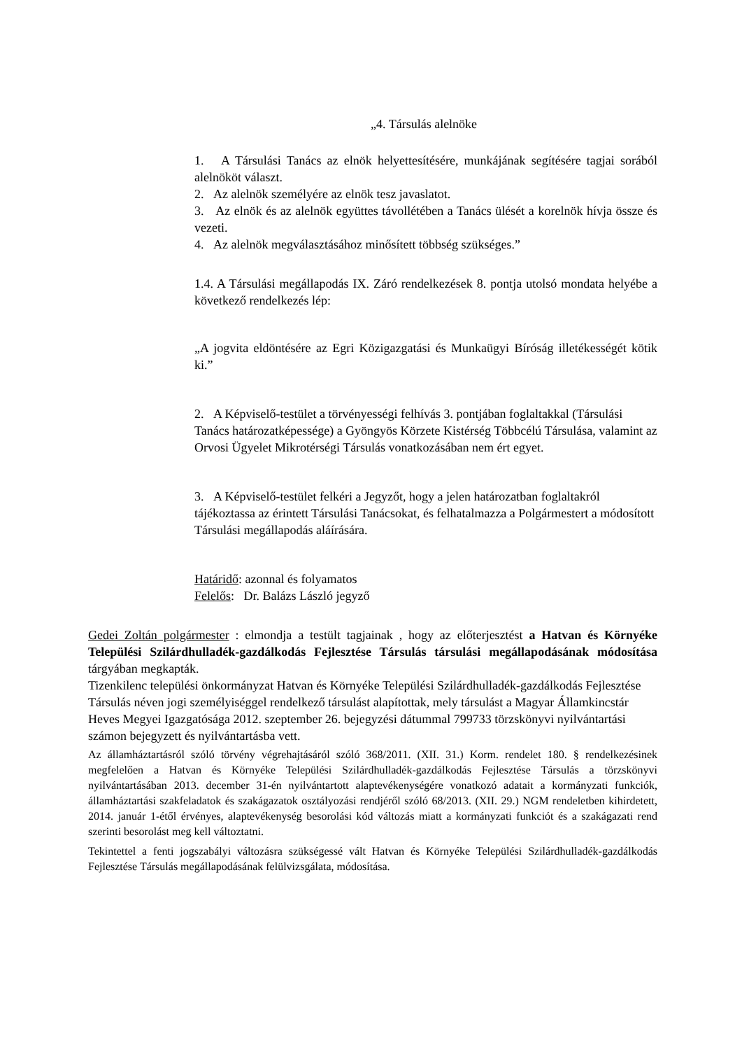„4. Társulás alelnöke
1. A Társulási Tanács az elnök helyettesítésére, munkájának segítésére tagjai sorából alelnököt választ.
2. Az alelnök személyére az elnök tesz javaslatot.
3. Az elnök és az alelnök együttes távollétében a Tanács ülését a korelnök hívja össze és vezeti.
4. Az alelnök megválasztásához minősített többség szükséges.”
1.4. A Társulási megállapodás IX. Záró rendelkezések 8. pontja utolsó mondata helyébe a következő rendelkezés lép:
„A jogvita eldöntésére az Egri Közigazgatási és Munkaügyi Bíróság illetékességét kötik ki.”
2. A Képviselő-testület a törvényességi felhívás 3. pontjában foglaltakkal (Társulási Tanács határozatképessége) a Gyöngyös Körzete Kistérség Többcélú Társulása, valamint az Orvosi Ügyelet Mikrotérségi Társulás vonatkozásában nem ért egyet.
3. A Képviselő-testület felkéri a Jegyzőt, hogy a jelen határozatban foglaltakról tájékoztassa az érintett Társulási Tanácsokat, és felhatalmazza a Polgármestert a módosított Társulási megállapodás aláírására.
Határidő: azonnal és folyamatos
Felelős: Dr. Balázs László jegyző
Gedei Zoltán polgármester : elmondja a testült tagjainak , hogy az előterjesztést a Hatvan és Környéke Települési Szilárdhulladék-gazdálkodás Fejlesztése Társulás társulási megállapodásának módosítása tárgyában megkapták.
Tizenkilenc települési önkormányzat Hatvan és Környéke Települési Szilárdhulladék-gazdálkodás Fejlesztése Társulás néven jogi személyiséggel rendelkező társulást alapítottak, mely társulást a Magyar Államkincstár Heves Megyei Igazgatósága 2012. szeptember 26. bejegyzési dátummal 799733 törzskönyvi nyilvántartási számon bejegyzett és nyilvántartásba vett.
Az államháztartásról szóló törvény végrehajtásáról szóló 368/2011. (XII. 31.) Korm. rendelet 180. § rendelkezésinek megfelelően a Hatvan és Környéke Települési Szilárdhulladék-gazdálkodás Fejlesztése Társulás a törzskönyvi nyilvántartásában 2013. december 31-én nyilvántartott alaptevékenységére vonatkozó adatait a kormányzati funkciók, államháztartási szakfeladatok és szakágazatok osztályozási rendjéről szóló 68/2013. (XII. 29.) NGM rendeletben kihirdetett, 2014. január 1-étől érvényes, alaptevékenység besorolási kód változás miatt a kormányzati funkciót és a szakágazati rend szerinti besorolást meg kell változtatni.
Tekintettel a fenti jogszabályi változásra szükségessé vált Hatvan és Környéke Települési Szilárdhulladék-gazdálkodás Fejlesztése Társulás megállapodásának felülvizsgálata, módosítása.